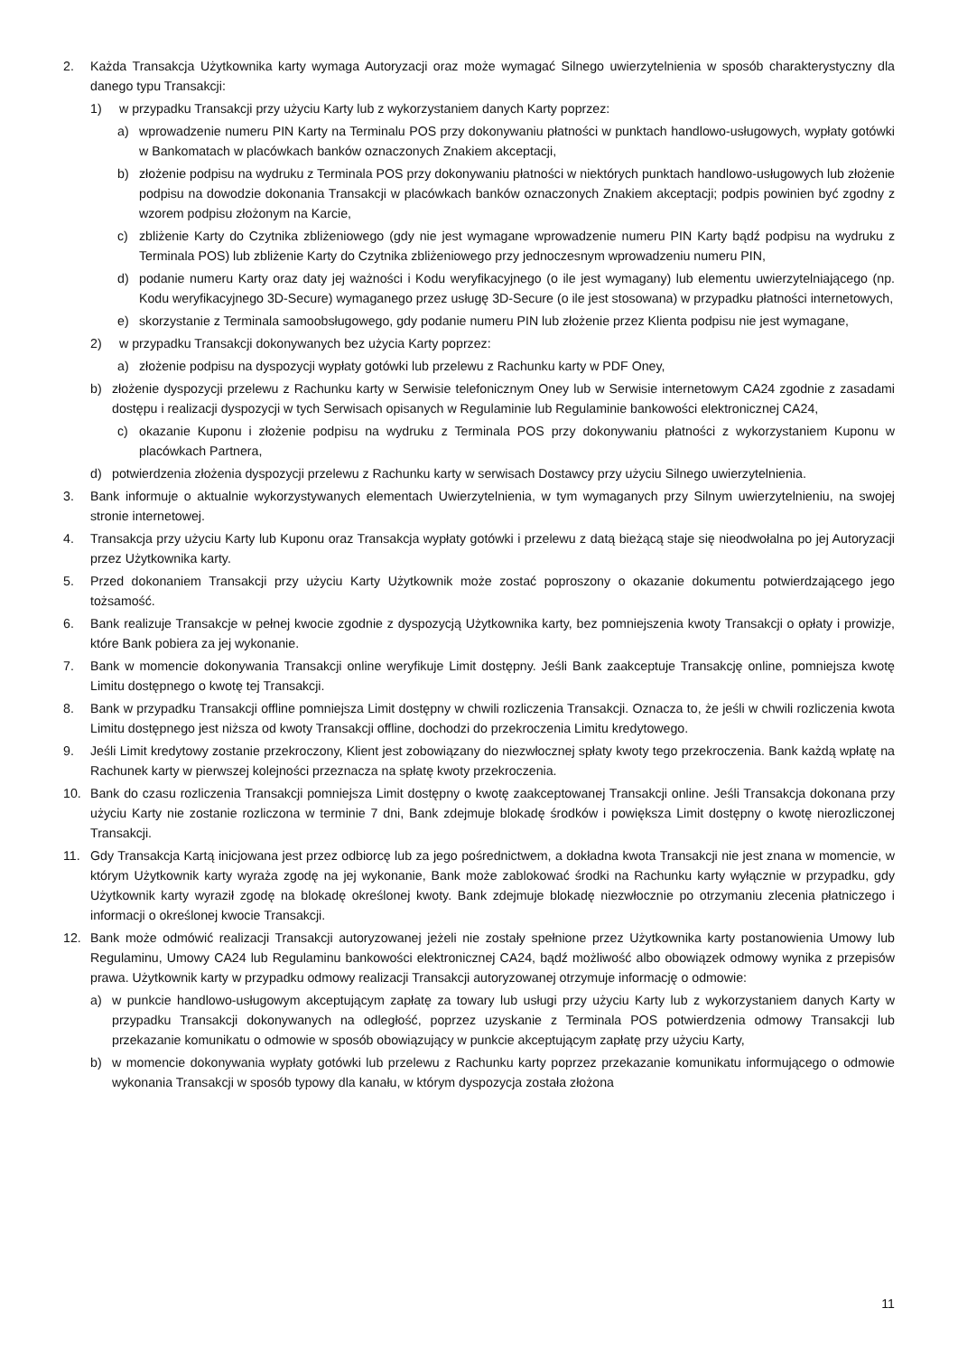2. Każda Transakcja Użytkownika karty wymaga Autoryzacji oraz może wymagać Silnego uwierzytelnienia w sposób charakterystyczny dla danego typu Transakcji:
1) w przypadku Transakcji przy użyciu Karty lub z wykorzystaniem danych Karty poprzez:
a) wprowadzenie numeru PIN Karty na Terminalu POS przy dokonywaniu płatności w punktach handlowo-usługowych, wypłaty gotówki w Bankomatach w placówkach banków oznaczonych Znakiem akceptacji,
b) złożenie podpisu na wydruku z Terminala POS przy dokonywaniu płatności w niektórych punktach handlowo-usługowych lub złożenie podpisu na dowodzie dokonania Transakcji w placówkach banków oznaczonych Znakiem akceptacji; podpis powinien być zgodny z wzorem podpisu złożonym na Karcie,
c) zbliżenie Karty do Czytnika zbliżeniowego (gdy nie jest wymagane wprowadzenie numeru PIN Karty bądź podpisu na wydruku z Terminala POS) lub zbliżenie Karty do Czytnika zbliżeniowego przy jednoczesnym wprowadzeniu numeru PIN,
d) podanie numeru Karty oraz daty jej ważności i Kodu weryfikacyjnego (o ile jest wymagany) lub elementu uwierzytelniającego (np. Kodu weryfikacyjnego 3D-Secure) wymaganego przez usługę 3D-Secure (o ile jest stosowana) w przypadku płatności internetowych,
e) skorzystanie z Terminala samoobsługowego, gdy podanie numeru PIN lub złożenie przez Klienta podpisu nie jest wymagane,
2) w przypadku Transakcji dokonywanych bez użycia Karty poprzez:
a) złożenie podpisu na dyspozycji wypłaty gotówki lub przelewu z Rachunku karty w PDF Oney,
b) złożenie dyspozycji przelewu z Rachunku karty w Serwisie telefonicznym Oney lub w Serwisie internetowym CA24 zgodnie z zasadami dostępu i realizacji dyspozycji w tych Serwisach opisanych w Regulaminie lub Regulaminie bankowości elektronicznej CA24,
c) okazanie Kuponu i złożenie podpisu na wydruku z Terminala POS przy dokonywaniu płatności z wykorzystaniem Kuponu w placówkach Partnera,
d) potwierdzenia złożenia dyspozycji przelewu z Rachunku karty w serwisach Dostawcy przy użyciu Silnego uwierzytelnienia.
3. Bank informuje o aktualnie wykorzystywanych elementach Uwierzytelnienia, w tym wymaganych przy Silnym uwierzytelnieniu, na swojej stronie internetowej.
4. Transakcja przy użyciu Karty lub Kuponu oraz Transakcja wypłaty gotówki i przelewu z datą bieżącą staje się nieodwołalna po jej Autoryzacji przez Użytkownika karty.
5. Przed dokonaniem Transakcji przy użyciu Karty Użytkownik może zostać poproszony o okazanie dokumentu potwierdzającego jego tożsamość.
6. Bank realizuje Transakcje w pełnej kwocie zgodnie z dyspozycją Użytkownika karty, bez pomniejszenia kwoty Transakcji o opłaty i prowizje, które Bank pobiera za jej wykonanie.
7. Bank w momencie dokonywania Transakcji online weryfikuje Limit dostępny. Jeśli Bank zaakceptuje Transakcję online, pomniejsza kwotę Limitu dostępnego o kwotę tej Transakcji.
8. Bank w przypadku Transakcji offline pomniejsza Limit dostępny w chwili rozliczenia Transakcji. Oznacza to, że jeśli w chwili rozliczenia kwota Limitu dostępnego jest niższa od kwoty Transakcji offline, dochodzi do przekroczenia Limitu kredytowego.
9. Jeśli Limit kredytowy zostanie przekroczony, Klient jest zobowiązany do niezwłocznej spłaty kwoty tego przekroczenia. Bank każdą wpłatę na Rachunek karty w pierwszej kolejności przeznacza na spłatę kwoty przekroczenia.
10. Bank do czasu rozliczenia Transakcji pomniejsza Limit dostępny o kwotę zaakceptowanej Transakcji online. Jeśli Transakcja dokonana przy użyciu Karty nie zostanie rozliczona w terminie 7 dni, Bank zdejmuje blokadę środków i powiększa Limit dostępny o kwotę nierozliczonej Transakcji.
11. Gdy Transakcja Kartą inicjowana jest przez odbiorcę lub za jego pośrednictwem, a dokładna kwota Transakcji nie jest znana w momencie, w którym Użytkownik karty wyraża zgodę na jej wykonanie, Bank może zablokować środki na Rachunku karty wyłącznie w przypadku, gdy Użytkownik karty wyraził zgodę na blokadę określonej kwoty. Bank zdejmuje blokadę niezwłocznie po otrzymaniu zlecenia płatniczego i informacji o określonej kwocie Transakcji.
12. Bank może odmówić realizacji Transakcji autoryzowanej jeżeli nie zostały spełnione przez Użytkownika karty postanowienia Umowy lub Regulaminu, Umowy CA24 lub Regulaminu bankowości elektronicznej CA24, bądź możliwość albo obowiązek odmowy wynika z przepisów prawa. Użytkownik karty w przypadku odmowy realizacji Transakcji autoryzowanej otrzymuje informację o odmowie:
a) w punkcie handlowo-usługowym akceptującym zapłatę za towary lub usługi przy użyciu Karty lub z wykorzystaniem danych Karty w przypadku Transakcji dokonywanych na odległość, poprzez uzyskanie z Terminala POS potwierdzenia odmowy Transakcji lub przekazanie komunikatu o odmowie w sposób obowiązujący w punkcie akceptującym zapłatę przy użyciu Karty,
b) w momencie dokonywania wypłaty gotówki lub przelewu z Rachunku karty poprzez przekazanie komunikatu informującego o odmowie wykonania Transakcji w sposób typowy dla kanału, w którym dyspozycja została złożona
11